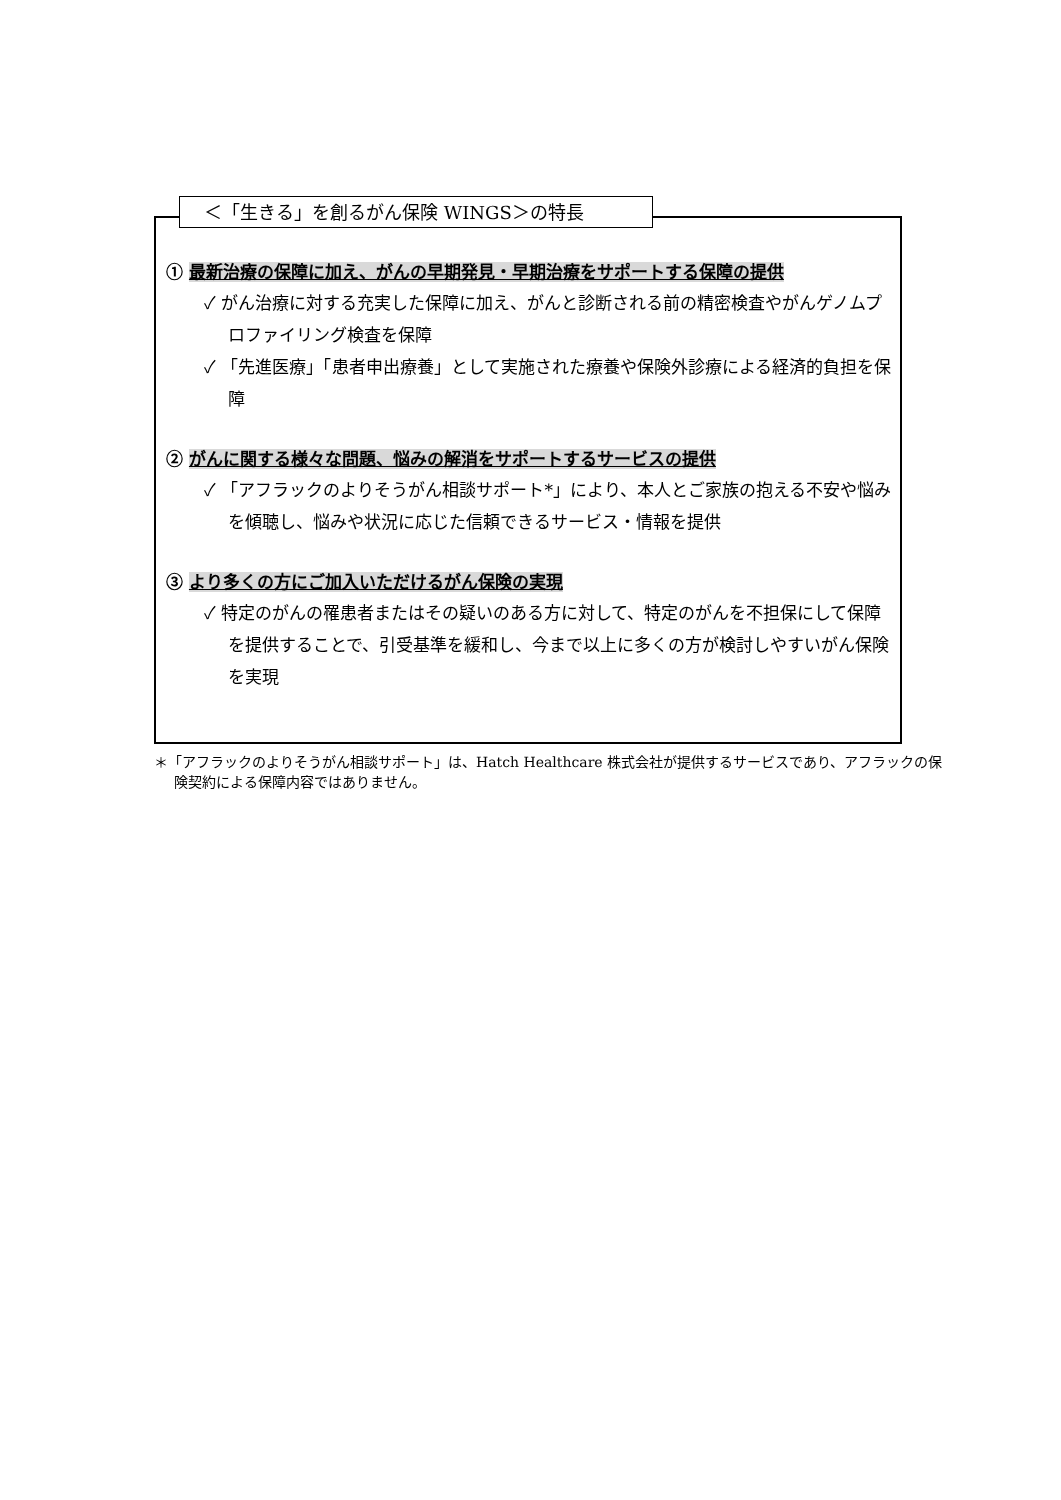＜「生きる」を創るがん保険 WINGS＞の特長
① 最新治療の保障に加え、がんの早期発見・早期治療をサポートする保障の提供
✓ がん治療に対する充実した保障に加え、がんと診断される前の精密検査やがんゲノムプロファイリング検査を保障
✓ 「先進医療」「患者申出療養」として実施された療養や保険外診療による経済的負担を保障
② がんに関する様々な問題、悩みの解消をサポートするサービスの提供
✓ 「アフラックのよりそうがん相談サポート*」により、本人とご家族の抱える不安や悩みを傾聴し、悩みや状況に応じた信頼できるサービス・情報を提供
③ より多くの方にご加入いただけるがん保険の実現
✓ 特定のがんの罹患者またはその疑いのある方に対して、特定のがんを不担保にして保障を提供することで、引受基準を緩和し、今まで以上に多くの方が検討しやすいがん保険を実現
＊「アフラックのよりそうがん相談サポート」は、Hatch Healthcare 株式会社が提供するサービスであり、アフラックの保険契約による保障内容ではありません。